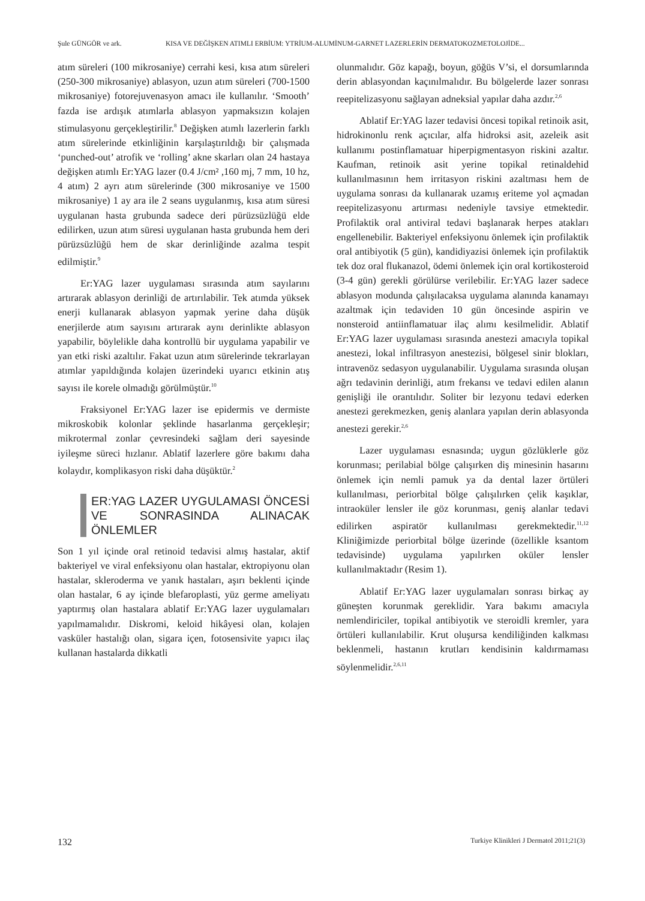Şule GÜNGÖR ve ark. KISA VE DEĞİŞKEN ATIMLI ERBİUM: YTRİUM-ALUMİNUM-GARNET LAZERLERİN DERMATOKOZMETOLOJİDE...
atım süreleri (100 mikrosaniye) cerrahi kesi, kısa atım süreleri (250-300 mikrosaniye) ablasyon, uzun atım süreleri (700-1500 mikrosaniye) fotorejuvenasyon amacı ile kullanılır. ‘Smooth’ fazda ise ardışık atımlarla ablasyon yapmaksızın kolajen stimulasyonu gerçekleştirilir.<sup>8</sup> Değişken atımlı lazerlerin farklı atım sürelerinde etkinliğinin karşılaştırıldığı bir çalışmada ‘punched-out’ atrofik ve ‘rolling’ akne skarları olan 24 hastaya değişken atımlı Er:YAG lazer (0.4 J/cm² ,160 mj, 7 mm, 10 hz, 4 atım) 2 ayrı atım sürelerinde (300 mikrosaniye ve 1500 mikrosaniye) 1 ay ara ile 2 seans uygulanmış, kısa atım süresi uygulanan hasta grubunda sadece deri pürüzsüzlüğü elde edilirken, uzun atım süresi uygulanan hasta grubunda hem deri pürüzsüzlüğü hem de skar derinliğinde azalma tespit edilmiştir.<sup>9</sup>
Er:YAG lazer uygulaması sırasında atım sayılarını artırarak ablasyon derinliği de artırılabilir. Tek atımda yüksek enerji kullanarak ablasyon yapmak yerine daha düşük enerjilerde atım sayısını artırarak aynı derinlikte ablasyon yapabilir, böylelikle daha kontrollü bir uygulama yapabilir ve yan etki riski azaltılır. Fakat uzun atım sürelerinde tekrarlayan atımlar yapıldığında kolajen üzerindeki uyarıcı etkinin atış sayısı ile korele olmadığı görülmüştür.<sup>10</sup>
Fraksiyonel Er:YAG lazer ise epidermis ve dermiste mikroskobik kolonlar şeklinde hasarlanma gerçekleşir; mikrotermal zonlar çevresindeki sağlam deri sayesinde iyileşme süreci hızlanır. Ablatif lazerlere göre bakımı daha kolaydır, komplikasyon riski daha düşüktür.<sup>2</sup>
ER:YAG LAZER UYGULAMASI ÖNCESİ VE SONRASINDA ALINACAK ÖNLEMLER
Son 1 yıl içinde oral retinoid tedavisi almış hastalar, aktif bakteriyel ve viral enfeksiyonu olan hastalar, ektropiyonu olan hastalar, skleroderma ve yanık hastaları, aşırı beklenti içinde olan hastalar, 6 ay içinde blefaroplasti, yüz germe ameliyatı yaptırmış olan hastalara ablatif Er:YAG lazer uygulamaları yapılmamalıdır. Diskromi, keloid hikâyesi olan, kolajen vasküler hastalığı olan, sigara içen, fotosensivite yapıcı ilaç kullanan hastalarda dikkatli
olunmalıdır. Göz kapağı, boyun, göğüs V’si, el dorsumlarında derin ablasyondan kaçınılmalıdır. Bu bölgelerde lazer sonrası reepitelizasyonu sağlayan adneksial yapılar daha azdır.<sup>2,6</sup>
Ablatif Er:YAG lazer tedavisi öncesi topikal retinoik asit, hidrokinonlu renk açıcılar, alfa hidroksi asit, azeleik asit kullanımı postinflamatuar hiperpigmentasyon riskini azaltır. Kaufman, retinoik asit yerine topikal retinaldehid kullanılmasının hem irritasyon riskini azaltması hem de uygulama sonrası da kullanarak uzamış eriteme yol açmadan reepitelizasyonu artırması nedeniyle tavsiye etmektedir. Profilaktik oral antiviral tedavi başlanarak herpes atakları engellenebilir. Bakteriyel enfeksiyonu önlemek için profilaktik oral antibiyotik (5 gün), kandidiyazisi önlemek için profilaktik tek doz oral flukanazol, ödemi önlemek için oral kortikosteroid (3-4 gün) gerekli görülürse verilebilir. Er:YAG lazer sadece ablasyon modunda çalışılacaksa uygulama alanında kanamayı azaltmak için tedaviden 10 gün öncesinde aspirin ve nonsteroid antiinflamatuar ilaç alımı kesilmelidir. Ablatif Er:YAG lazer uygulaması sırasında anestezi amacıyla topikal anestezi, lokal infiltrasyon anestezisi, bölgesel sinir blokları, intravenöz sedasyon uygulanabilir. Uygulama sırasında oluşan ağrı tedavinin derinliği, atım frekansı ve tedavi edilen alanın genişliği ile orantılıdır. Soliter bir lezyonu tedavi ederken anestezi gerekmezken, geniş alanlara yapılan derin ablasyonda anestezi gerekir.<sup>2,6</sup>
Lazer uygulaması esnasında; uygun gözlüklerle göz korunması; perilabial bölge çalışırken diş minesinin hasarını önlemek için nemli pamuk ya da dental lazer örtüleri kullanılması, periorbital bölge çalışılırken çelik kaşıklar, intraoküler lensler ile göz korunması, geniş alanlar tedavi edilirken aspiratör kullanılması gerekmektedir.<sup>11,12</sup> Kliniğimizde periorbital bölge üzerinde (özellikle ksantom tedavisinde) uygulama yapılırken oküler lensler kullanılmaktadır (Resim 1).
Ablatif Er:YAG lazer uygulamaları sonrası birkaç ay güneşten korunmak gereklidir. Yara bakımı amacıyla nemlendiriciler, topikal antibiyotik ve steroidli kremler, yara örtüleri kullanılabilir. Krut oluşursa kendiliğinden kalkması beklenmeli, hastanın krutları kendisinin kaldırmaması söylenmelidir.<sup>2,6,11</sup>
132 Turkiye Klinikleri J Dermatol 2011;21(3)